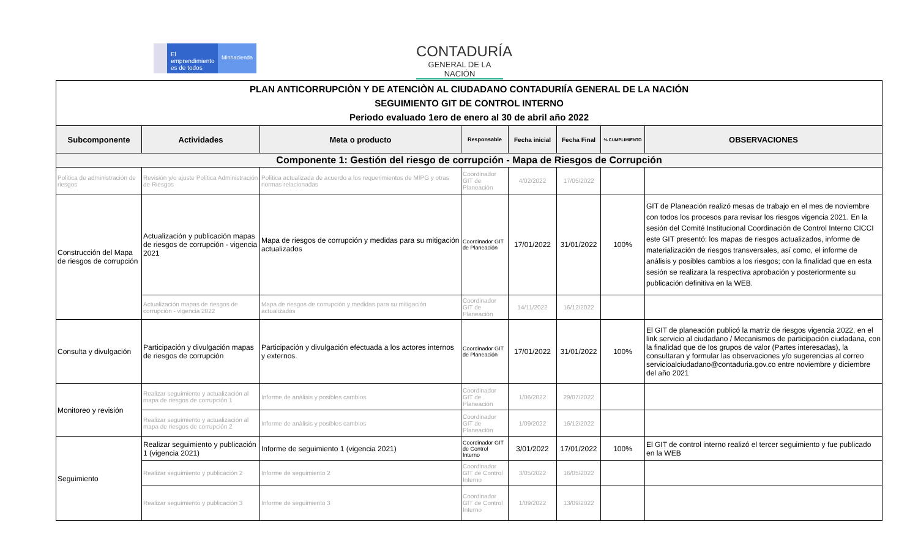El emprendimiento es de todos
Minhacienda
CONTADURÍA
GENERAL DE LA NACIÓN
| PLAN ANTICORRUPCIÒN Y DE ATENCIÒN AL CIUDADANO CONTADURIÍA GENERAL DE LA NACIÓN SEGUIMIENTO GIT DE CONTROL INTERNO Periodo evaluado 1ero de enero al 30 de abril año 2022 | | | | | | | |
| Subcomponente | Actividades | Meta o producto | Responsable | Fecha inicial | Fecha Final | % CUMPLIMIENTO | OBSERVACIONES |
| Componente 1: Gestión del riesgo de corrupción - Mapa de Riesgos de Corrupción | | | | | | | |
| Política de administración de riesgos | Revisión y/o ajuste Política Administración de Riesgos | Política actualizada de acuerdo a los requerimientos de MIPG y otras normas relacionadas | Coordinador GIT de Planeación | 4/02/2022 | 17/05/2022 | | |
| Construcción del Mapa de riesgos de corrupción | Actualización y publicación mapas de riesgos de corrupción - vigencia 2021 | Mapa de riesgos de corrupción y medidas para su mitigación actualizados | Coordinador GIT de Planeación | 17/01/2022 | 31/01/2022 | 100% | GIT de Planeación realizó mesas de trabajo en el mes de noviembre con todos los procesos para revisar los riesgos vigencia 2021. En la sesión del Comité Institucional Coordinación de Control Interno CICCI este GIT presentó: los mapas de riesgos actualizados, informe de materialización de riesgos transversales, así como, el informe de análisis y posibles cambios a los riesgos; con la finalidad que en esta sesión se realizara la respectiva aprobación y posteriormente su publicación definitiva en la WEB. |
| | Actualización mapas de riesgos de corrupción - vigencia 2022 | Mapa de riesgos de corrupción y medidas para su mitigación actualizados | Coordinador GIT de Planeación | 14/11/2022 | 16/12/2022 | | |
| Consulta y divulgación | Participación y divulgación mapas de riesgos de corrupción | Participación y divulgación efectuada a los actores internos y externos. | Coordinador GIT de Planeación | 17/01/2022 | 31/01/2022 | 100% | El GIT de planeación publicó la matriz de riesgos vigencia 2022, en el link servicio al ciudadano / Mecanismos de participación ciudadana, con la finalidad que de los grupos de valor (Partes interesadas), la consultaran y formular las observaciones y/o sugerencias al correo servicioalciudadano@contaduria.gov.co entre noviembre y diciembre del año 2021 |
| Monitoreo y revisión | Realizar seguimiento y actualización al mapa de riesgos de corrupción 1 | Informe de análisis y posibles cambios | Coordinador GIT de Planeación | 1/06/2022 | 29/07/2022 | | |
| | Realizar seguimiento y actualización al mapa de riesgos de corrupción 2 | Informe de análisis y posibles cambios | Coordinador GIT de Planeación | 1/09/2022 | 16/12/2022 | | |
| Seguimiento | Realizar seguimiento y publicación 1 (vigencia 2021) | Informe de seguimiento 1 (vigencia 2021) | Coordinador GIT de Control Interno | 3/01/2022 | 17/01/2022 | 100% | El GIT de control interno realizó el tercer seguimiento y fue publicado en la WEB |
| | Realizar seguimiento y publicación 2 | Informe de seguimiento 2 | Coordinador GIT de Control Interno | 3/05/2022 | 16/05/2022 | | |
| | Realizar seguimiento y publicación 3 | Informe de seguimiento 3 | Coordinador GIT de Control Interno | 1/09/2022 | 13/09/2022 | | |